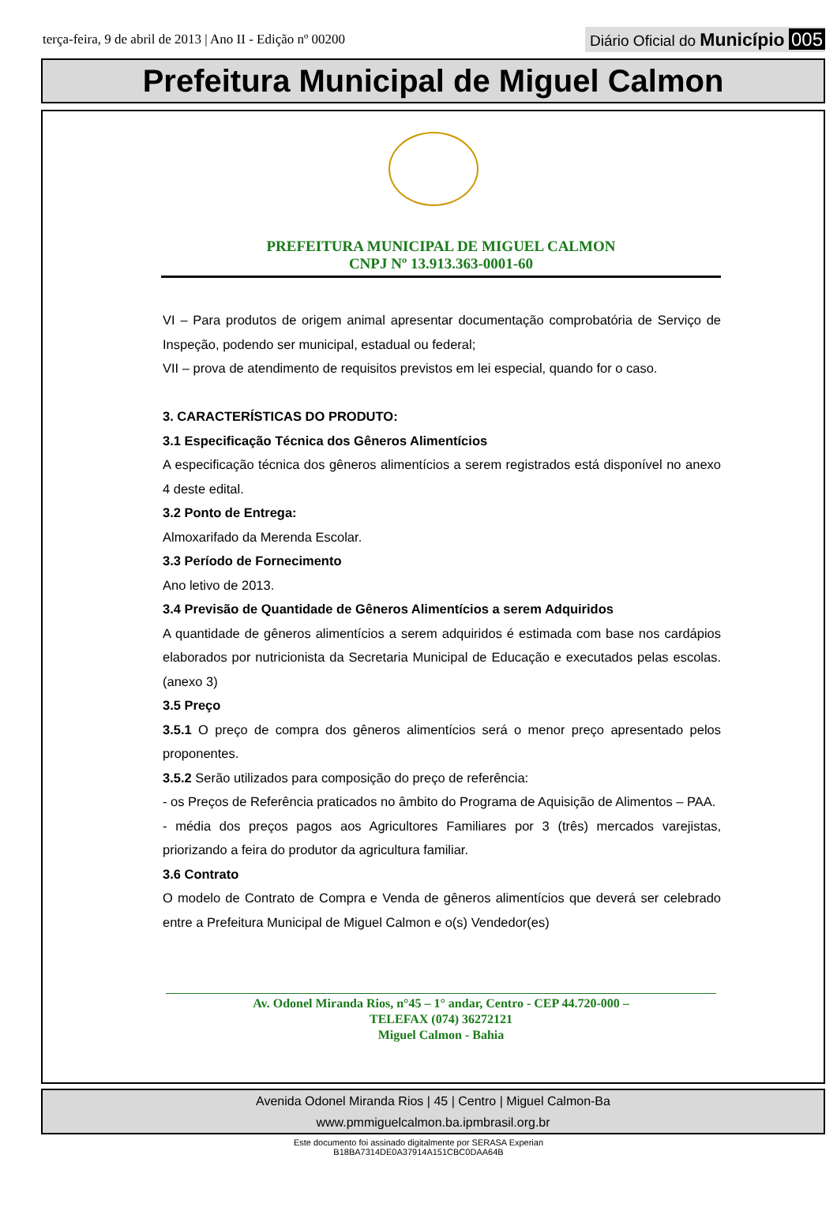terça-feira, 9 de abril de 2013 | Ano II - Edição nº 00200
Diário Oficial do Município 005
Prefeitura Municipal de Miguel Calmon
PREFEITURA MUNICIPAL DE MIGUEL CALMON
CNPJ Nº 13.913.363-0001-60
VI – Para produtos de origem animal apresentar documentação comprobatória de Serviço de Inspeção, podendo ser municipal, estadual ou federal;
VII – prova de atendimento de requisitos previstos em lei especial, quando for o caso.
3. CARACTERÍSTICAS DO PRODUTO:
3.1 Especificação Técnica dos Gêneros Alimentícios
A especificação técnica dos gêneros alimentícios a serem registrados está disponível no anexo 4 deste edital.
3.2 Ponto de Entrega:
Almoxarifado da Merenda Escolar.
3.3 Período de Fornecimento
Ano letivo de 2013.
3.4 Previsão de Quantidade de Gêneros Alimentícios a serem Adquiridos
A quantidade de gêneros alimentícios a serem adquiridos é estimada com base nos cardápios elaborados por nutricionista da Secretaria Municipal de Educação e executados pelas escolas. (anexo 3)
3.5 Preço
3.5.1 O preço de compra dos gêneros alimentícios será o menor preço apresentado pelos proponentes.
3.5.2 Serão utilizados para composição do preço de referência:
- os Preços de Referência praticados no âmbito do Programa de Aquisição de Alimentos – PAA.
- média dos preços pagos aos Agricultores Familiares por 3 (três) mercados varejistas, priorizando a feira do produtor da agricultura familiar.
3.6 Contrato
O modelo de Contrato de Compra e Venda de gêneros alimentícios que deverá ser celebrado entre a Prefeitura Municipal de Miguel Calmon e o(s) Vendedor(es)
Av. Odonel Miranda Rios, n°45 – 1° andar, Centro - CEP 44.720-000 –
TELEFAX (074) 36272121
Miguel Calmon - Bahia
Avenida Odonel Miranda Rios | 45 | Centro | Miguel Calmon-Ba
www.pmmiguelcalmon.ba.ipmbrasil.org.br
Este documento foi assinado digitalmente por SERASA Experian
B18BA7314DE0A37914A151CBC0DAA64B